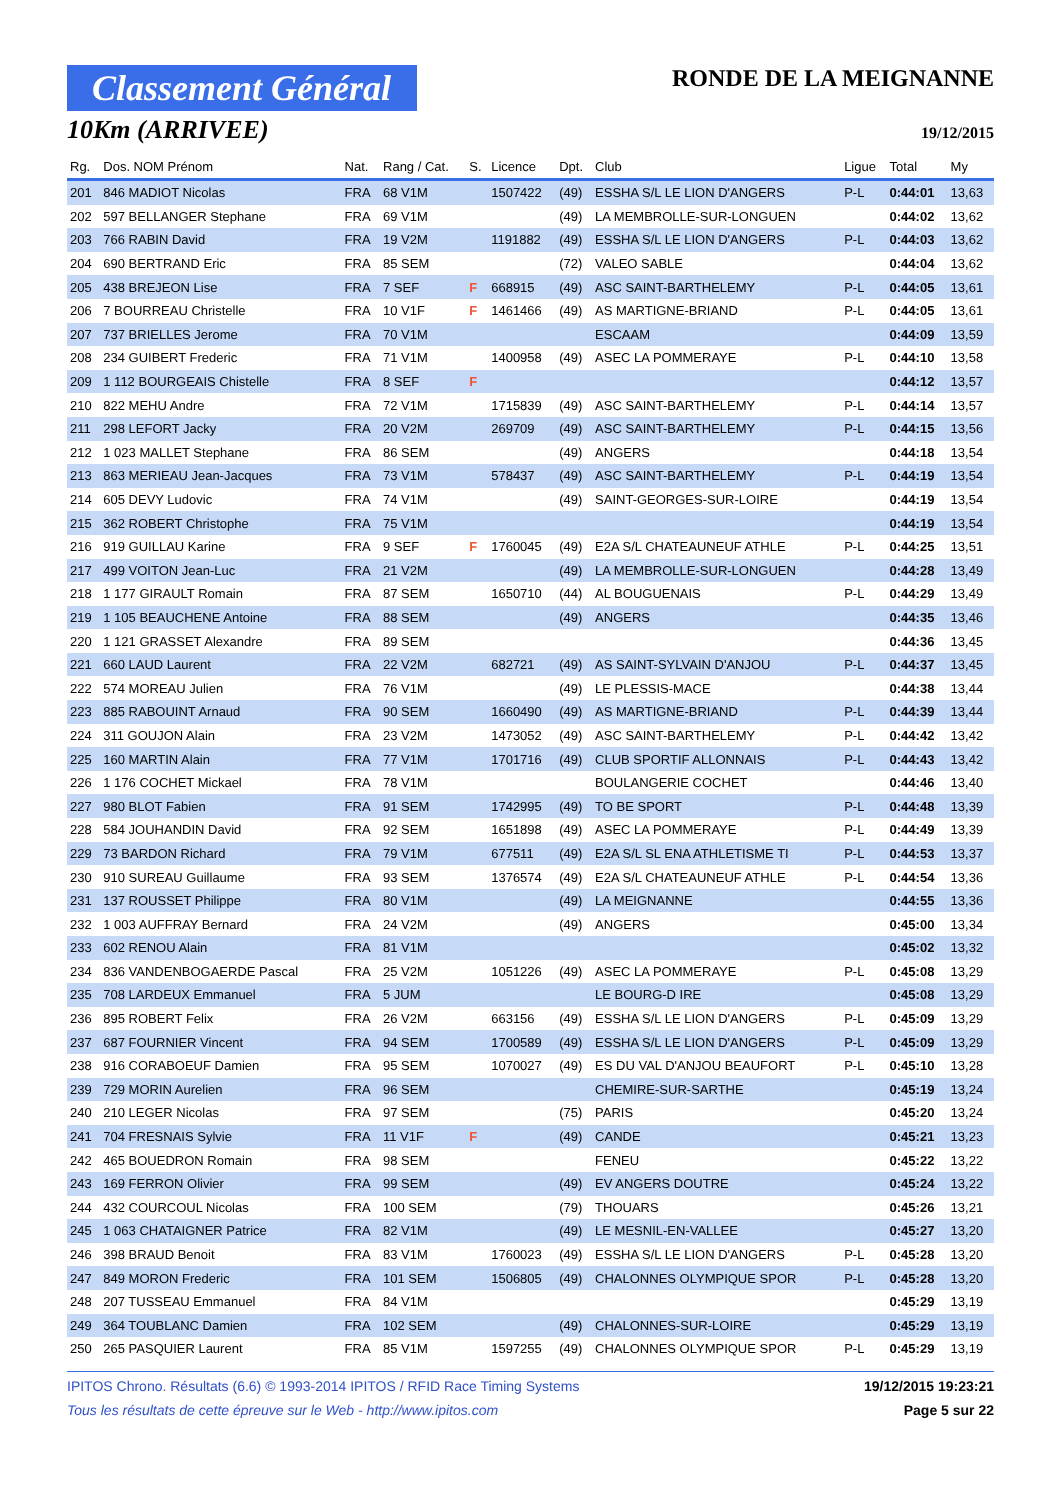Classement Général
10Km (ARRIVEE)
RONDE DE LA MEIGNANNE
19/12/2015
| Rg. | Dos. NOM Prénom | Nat. | Rang / Cat. | S. | Licence | Dpt. | Club | Ligue | Total | My |
| --- | --- | --- | --- | --- | --- | --- | --- | --- | --- | --- |
| 201 | 846 MADIOT Nicolas | FRA | 68 V1M | | 1507422 | (49) | ESSHA S/L LE LION D'ANGERS | P-L | 0:44:01 | 13,63 |
| 202 | 597 BELLANGER Stephane | FRA | 69 V1M | | | (49) | LA MEMBROLLE-SUR-LONGUEN | | 0:44:02 | 13,62 |
| 203 | 766 RABIN David | FRA | 19 V2M | | 1191882 | (49) | ESSHA S/L LE LION D'ANGERS | P-L | 0:44:03 | 13,62 |
| 204 | 690 BERTRAND Eric | FRA | 85 SEM | | | (72) | VALEO SABLE | | 0:44:04 | 13,62 |
| 205 | 438 BREJEON Lise | FRA | 7 SEF | F | 668915 | (49) | ASC SAINT-BARTHELEMY | P-L | 0:44:05 | 13,61 |
| 206 | 7 BOURREAU Christelle | FRA | 10 V1F | F | 1461466 | (49) | AS MARTIGNE-BRIAND | P-L | 0:44:05 | 13,61 |
| 207 | 737 BRIELLES Jerome | FRA | 70 V1M | | | | ESCAAM | | 0:44:09 | 13,59 |
| 208 | 234 GUIBERT Frederic | FRA | 71 V1M | | 1400958 | (49) | ASEC LA POMMERAYE | P-L | 0:44:10 | 13,58 |
| 209 | 1 112 BOURGEAIS Chistelle | FRA | 8 SEF | F | | | | | 0:44:12 | 13,57 |
| 210 | 822 MEHU Andre | FRA | 72 V1M | | 1715839 | (49) | ASC SAINT-BARTHELEMY | P-L | 0:44:14 | 13,57 |
| 211 | 298 LEFORT Jacky | FRA | 20 V2M | | 269709 | (49) | ASC SAINT-BARTHELEMY | P-L | 0:44:15 | 13,56 |
| 212 | 1 023 MALLET Stephane | FRA | 86 SEM | | | (49) | ANGERS | | 0:44:18 | 13,54 |
| 213 | 863 MERIEAU Jean-Jacques | FRA | 73 V1M | | 578437 | (49) | ASC SAINT-BARTHELEMY | P-L | 0:44:19 | 13,54 |
| 214 | 605 DEVY Ludovic | FRA | 74 V1M | | | (49) | SAINT-GEORGES-SUR-LOIRE | | 0:44:19 | 13,54 |
| 215 | 362 ROBERT Christophe | FRA | 75 V1M | | | | | | 0:44:19 | 13,54 |
| 216 | 919 GUILLAU Karine | FRA | 9 SEF | F | 1760045 | (49) | E2A S/L CHATEAUNEUF ATHLE | P-L | 0:44:25 | 13,51 |
| 217 | 499 VOITON Jean-Luc | FRA | 21 V2M | | | (49) | LA MEMBROLLE-SUR-LONGUEN | | 0:44:28 | 13,49 |
| 218 | 1 177 GIRAULT Romain | FRA | 87 SEM | | 1650710 | (44) | AL BOUGUENAIS | P-L | 0:44:29 | 13,49 |
| 219 | 1 105 BEAUCHENE Antoine | FRA | 88 SEM | | | (49) | ANGERS | | 0:44:35 | 13,46 |
| 220 | 1 121 GRASSET Alexandre | FRA | 89 SEM | | | | | | 0:44:36 | 13,45 |
| 221 | 660 LAUD Laurent | FRA | 22 V2M | | 682721 | (49) | AS SAINT-SYLVAIN D'ANJOU | P-L | 0:44:37 | 13,45 |
| 222 | 574 MOREAU Julien | FRA | 76 V1M | | | (49) | LE PLESSIS-MACE | | 0:44:38 | 13,44 |
| 223 | 885 RABOUINT Arnaud | FRA | 90 SEM | | 1660490 | (49) | AS MARTIGNE-BRIAND | P-L | 0:44:39 | 13,44 |
| 224 | 311 GOUJON Alain | FRA | 23 V2M | | 1473052 | (49) | ASC SAINT-BARTHELEMY | P-L | 0:44:42 | 13,42 |
| 225 | 160 MARTIN Alain | FRA | 77 V1M | | 1701716 | (49) | CLUB SPORTIF ALLONNAIS | P-L | 0:44:43 | 13,42 |
| 226 | 1 176 COCHET Mickael | FRA | 78 V1M | | | | BOULANGERIE COCHET | | 0:44:46 | 13,40 |
| 227 | 980 BLOT Fabien | FRA | 91 SEM | | 1742995 | (49) | TO BE SPORT | P-L | 0:44:48 | 13,39 |
| 228 | 584 JOUHANDIN David | FRA | 92 SEM | | 1651898 | (49) | ASEC LA POMMERAYE | P-L | 0:44:49 | 13,39 |
| 229 | 73 BARDON Richard | FRA | 79 V1M | | 677511 | (49) | E2A S/L SL ENA ATHLETISME TI | P-L | 0:44:53 | 13,37 |
| 230 | 910 SUREAU Guillaume | FRA | 93 SEM | | 1376574 | (49) | E2A S/L CHATEAUNEUF ATHLE | P-L | 0:44:54 | 13,36 |
| 231 | 137 ROUSSET Philippe | FRA | 80 V1M | | | (49) | LA MEIGNANNE | | 0:44:55 | 13,36 |
| 232 | 1 003 AUFFRAY Bernard | FRA | 24 V2M | | | (49) | ANGERS | | 0:45:00 | 13,34 |
| 233 | 602 RENOU Alain | FRA | 81 V1M | | | | | | 0:45:02 | 13,32 |
| 234 | 836 VANDENBOGAERDE Pascal | FRA | 25 V2M | | 1051226 | (49) | ASEC LA POMMERAYE | P-L | 0:45:08 | 13,29 |
| 235 | 708 LARDEUX Emmanuel | FRA | 5 JUM | | | | LE BOURG-D IRE | | 0:45:08 | 13,29 |
| 236 | 895 ROBERT Felix | FRA | 26 V2M | | 663156 | (49) | ESSHA S/L LE LION D'ANGERS | P-L | 0:45:09 | 13,29 |
| 237 | 687 FOURNIER Vincent | FRA | 94 SEM | | 1700589 | (49) | ESSHA S/L LE LION D'ANGERS | P-L | 0:45:09 | 13,29 |
| 238 | 916 CORABOEUF Damien | FRA | 95 SEM | | 1070027 | (49) | ES DU VAL D'ANJOU BEAUFORT | P-L | 0:45:10 | 13,28 |
| 239 | 729 MORIN Aurelien | FRA | 96 SEM | | | | CHEMIRE-SUR-SARTHE | | 0:45:19 | 13,24 |
| 240 | 210 LEGER Nicolas | FRA | 97 SEM | | | (75) | PARIS | | 0:45:20 | 13,24 |
| 241 | 704 FRESNAIS Sylvie | FRA | 11 V1F | F | | (49) | CANDE | | 0:45:21 | 13,23 |
| 242 | 465 BOUEDRON Romain | FRA | 98 SEM | | | | FENEU | | 0:45:22 | 13,22 |
| 243 | 169 FERRON Olivier | FRA | 99 SEM | | | (49) | EV ANGERS DOUTRE | | 0:45:24 | 13,22 |
| 244 | 432 COURCOUL Nicolas | FRA | 100 SEM | | | (79) | THOUARS | | 0:45:26 | 13,21 |
| 245 | 1 063 CHATAIGNER Patrice | FRA | 82 V1M | | | (49) | LE MESNIL-EN-VALLEE | | 0:45:27 | 13,20 |
| 246 | 398 BRAUD Benoit | FRA | 83 V1M | | 1760023 | (49) | ESSHA S/L LE LION D'ANGERS | P-L | 0:45:28 | 13,20 |
| 247 | 849 MORON Frederic | FRA | 101 SEM | | 1506805 | (49) | CHALONNES OLYMPIQUE SPOR | P-L | 0:45:28 | 13,20 |
| 248 | 207 TUSSEAU Emmanuel | FRA | 84 V1M | | | | | | 0:45:29 | 13,19 |
| 249 | 364 TOUBLANC Damien | FRA | 102 SEM | | | (49) | CHALONNES-SUR-LOIRE | | 0:45:29 | 13,19 |
| 250 | 265 PASQUIER Laurent | FRA | 85 V1M | | 1597255 | (49) | CHALONNES OLYMPIQUE SPOR | P-L | 0:45:29 | 13,19 |
IPITOS Chrono. Résultats (6.6) © 1993-2014 IPITOS / RFID Race Timing Systems
Tous les résultats de cette épreuve sur le Web - http://www.ipitos.com
19/12/2015 19:23:21
Page 5 sur 22